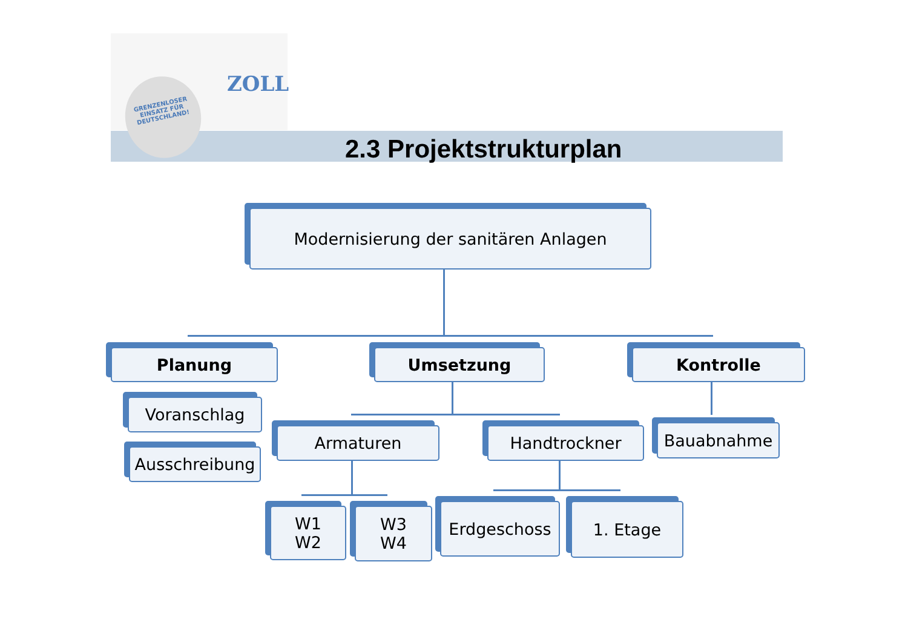GRENZENLOSER EINSATZ FÜR DEUTSCHLAND!
ZOLL
2.3 Projektstrukturplan
Modernisierung der sanitären Anlagen
Planung Umsetzung Kontrolle
Voranschlag
Ausschreibung
Armaturen Handtrockner Bauabnahme
W1
W2
W3
W4
Erdgeschoss 1. Etage